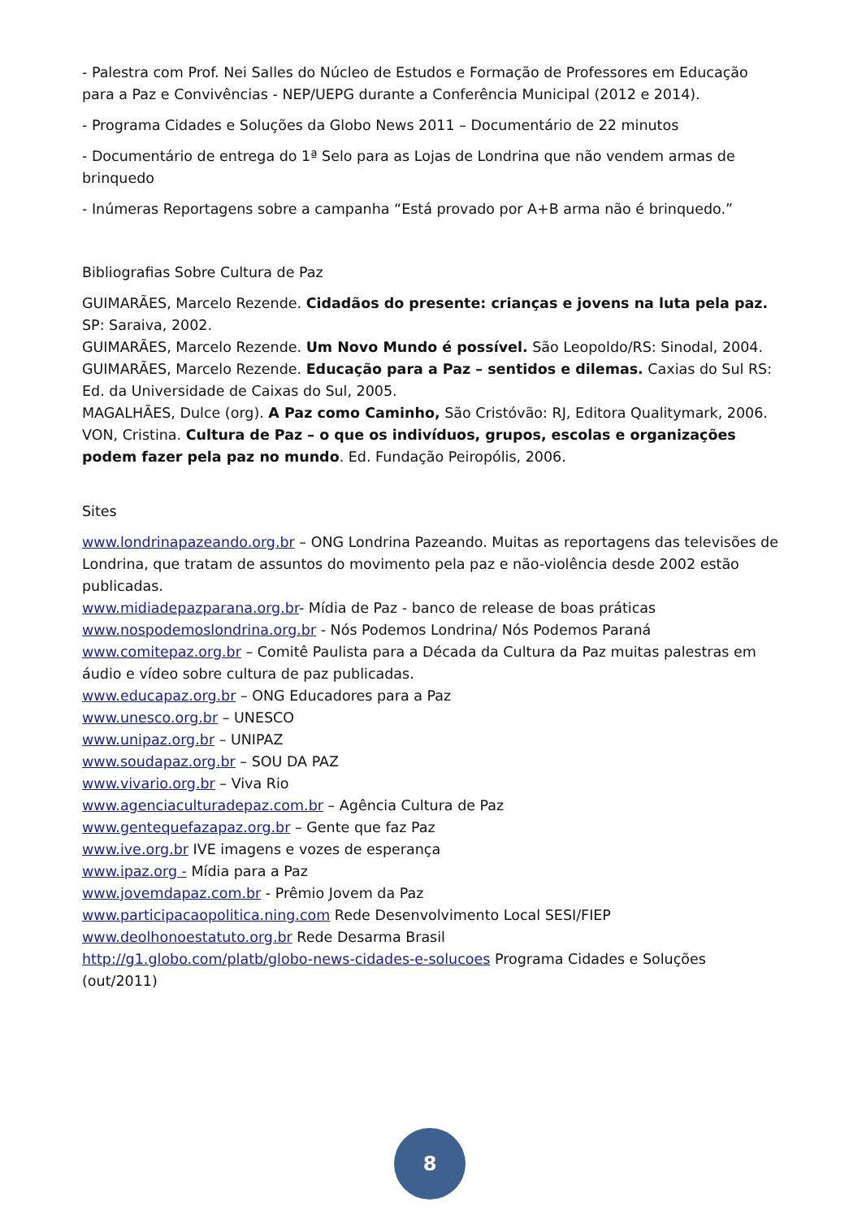- Palestra com Prof. Nei Salles do Núcleo de Estudos e Formação de Professores em Educação para a Paz e Convivências - NEP/UEPG durante a Conferência Municipal (2012 e 2014).
- Programa Cidades e Soluções da Globo News 2011 – Documentário de 22 minutos
- Documentário de entrega do 1ª Selo para as Lojas de Londrina que não vendem armas de brinquedo
- Inúmeras Reportagens sobre a campanha “Está provado por A+B arma não é brinquedo.”
Bibliografias Sobre Cultura de Paz
GUIMARÃES, Marcelo Rezende. Cidadãos do presente: crianças e jovens na luta pela paz. SP: Saraiva, 2002.
GUIMARÃES, Marcelo Rezende. Um Novo Mundo é possível. São Leopoldo/RS: Sinodal, 2004.
GUIMARÃES, Marcelo Rezende. Educação para a Paz – sentidos e dilemas. Caxias do Sul RS: Ed. da Universidade de Caixas do Sul, 2005.
MAGALHÃES, Dulce (org). A Paz como Caminho, São Cristóvão: RJ, Editora Qualitymark, 2006.
VON, Cristina. Cultura de Paz – o que os indivíduos, grupos, escolas e organizações podem fazer pela paz no mundo. Ed. Fundação Peiropólis, 2006.
Sites
www.londrinapazeando.org.br – ONG Londrina Pazeando. Muitas as reportagens das televisões de Londrina, que tratam de assuntos do movimento pela paz e não-violência desde 2002 estão publicadas.
www.midiadepazparana.org.br- Mídia de Paz - banco de release de boas práticas
www.nospodemoslondrina.org.br - Nós Podemos Londrina/ Nós Podemos Paraná
www.comitepaz.org.br – Comitê Paulista para a Década da Cultura da Paz muitas palestras em áudio e vídeo sobre cultura de paz publicadas.
www.educapaz.org.br – ONG Educadores para a Paz
www.unesco.org.br – UNESCO
www.unipaz.org.br – UNIPAZ
www.soudapaz.org.br – SOU DA PAZ
www.vivario.org.br – Viva Rio
www.agenciaculturadepaz.com.br – Agência Cultura de Paz
www.gentequefazapaz.org.br – Gente que faz Paz
www.ive.org.br IVE imagens e vozes de esperança
www.ipaz.org - Mídia para a Paz
www.jovemdapaz.com.br - Prêmio Jovem da Paz
www.participacaopolitica.ning.com Rede Desenvolvimento Local SESI/FIEP
www.deolhonoestatuto.org.br Rede Desarma Brasil
http://g1.globo.com/platb/globo-news-cidades-e-solucoes Programa Cidades e Soluções (out/2011)
8